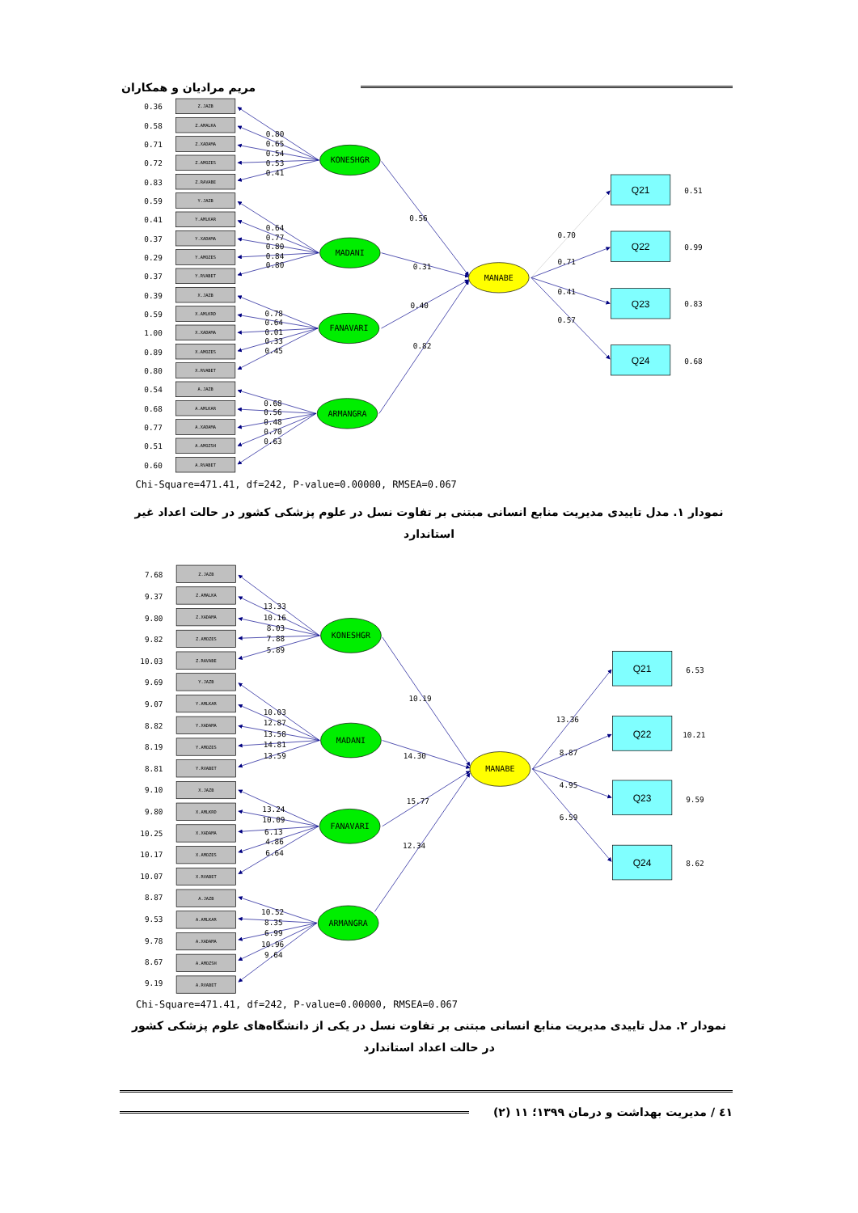مریم مرادیان و همکاران
Z.JAZB
Z.AMALKA
Z.XADAMA
Z.AMOZES
Z.RAVABE
Y.JAZB
Y.AMLKAR
Y.XADAMA
Y.AMOZES
Y.RVABET
X.JAZB
X.AMLKRD
X.XADAMA
X.AMOZES
X.RVABET
A.JAZB
A.AMLKAR
A.XADAMA
A.AMOZSH
A.RVABET
0.36
0.58
0.71
0.72
0.83
0.59
0.41
0.37
0.29
0.37
0.39
0.59
1.00
0.89
0.80
0.54
0.68
0.77
0.51
0.60
0.80
0.65
0.54
0.53
0.41
0.64
0.77
0.80
0.84
0.80
0.78
0.64
0.01
0.33
0.45
0.68
0.56
0.48
0.70
0.63
0.56
0.31
0.40
0.82
0.70
0.71
0.41
0.57
0.51
0.99
0.83
0.68
KONESHGR
MADANI
FANAVARI
ARMANGRA
MANABE
Q21
Q22
Q23
Q24
Chi-Square=471.41, df=242, P-value=0.00000, RMSEA=0.067
نمودار ۱. مدل تاییدی مدیریت منابع انسانی مبتنی بر تفاوت نسل در علوم پزشکی کشور در حالت اعداد غیر استاندارد
Z.JAZB
Z.AMALKA
Z.XADAMA
Z.AMOZES
Z.RAVABE
Y.JAZB
Y.AMLKAR
Y.XADAMA
Y.AMOZES
Y.RVABET
X.JAZB
X.AMLKRD
X.XADAMA
X.AMOZES
X.RVABET
A.JAZB
A.AMLKAR
A.XADAMA
A.AMOZSH
A.RVABET
7.68
9.37
9.80
9.82
10.03
9.69
9.07
8.82
8.19
8.81
9.10
9.80
10.25
10.17
10.07
8.87
9.53
9.78
8.67
9.19
13.33
10.16
8.03
7.88
5.89
10.03
12.87
13.58
14.81
13.59
13.24
10.09
6.13
4.86
6.64
10.52
8.35
6.99
10.96
9.64
10.19
14.30
15.77
12.34
13.36
8.87
4.95
6.59
6.53
10.21
9.59
8.62
KONESHGR
MADANI
FANAVARI
ARMANGRA
MANABE
Q21
Q22
Q23
Q24
Chi-Square=471.41, df=242, P-value=0.00000, RMSEA=0.067
نمودار ۲. مدل تاییدی مدیریت منابع انسانی مبتنی بر تفاوت نسل در یکی از دانشگاه‌های علوم پزشکی کشور در حالت اعداد استاندارد
٤١ / مدیریت بهداشت و درمان ۱۳۹۹؛ ۱۱ (۲)